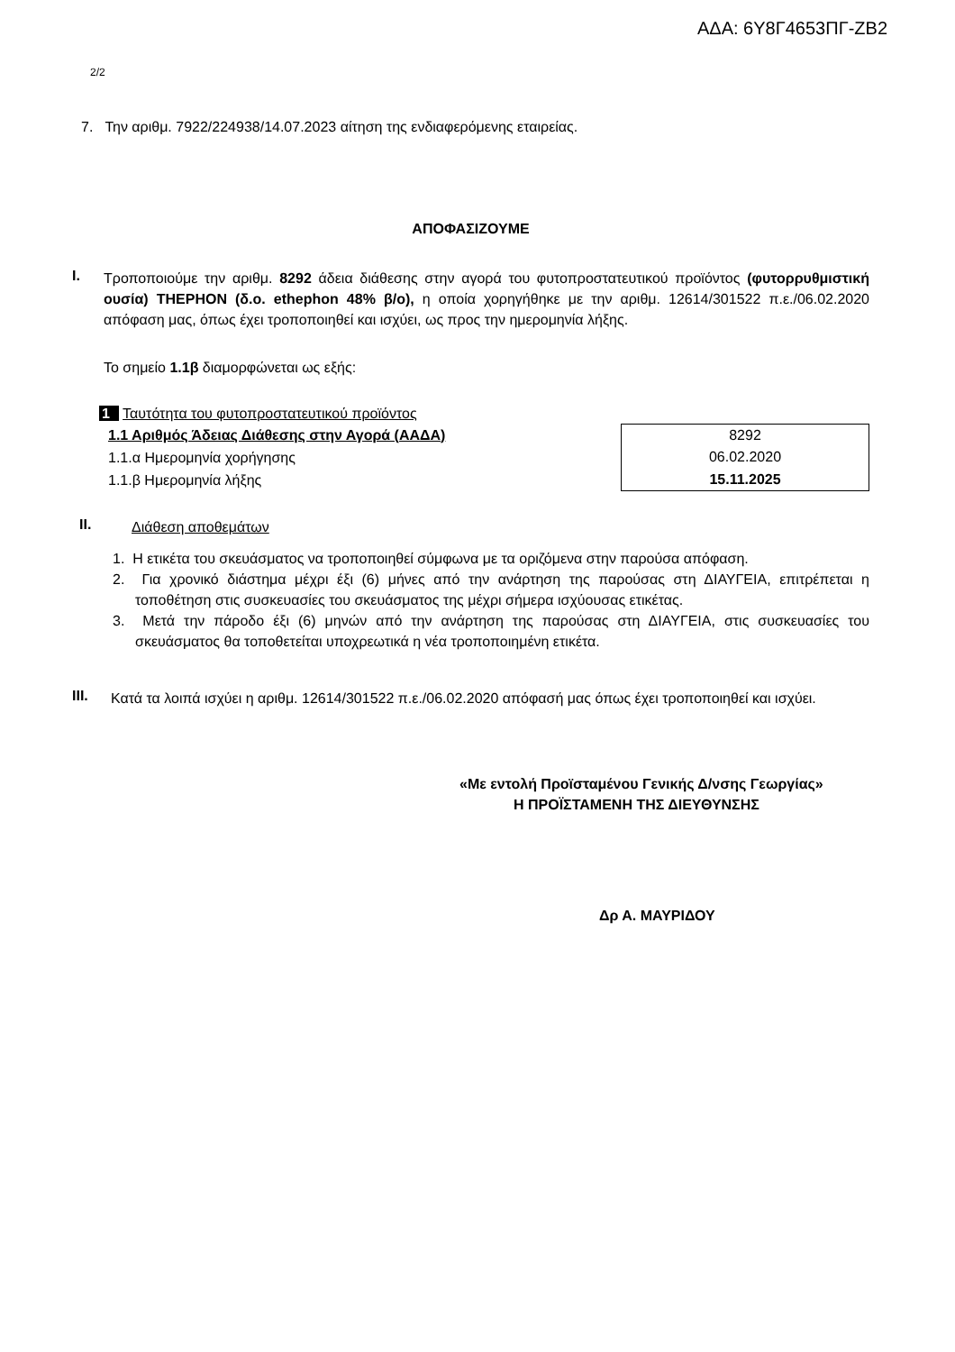ΑΔΑ: 6Υ8Γ4653ΠΓ-ΖΒ2
2/2
7. Την αριθμ. 7922/224938/14.07.2023 αίτηση της ενδιαφερόμενης εταιρείας.
ΑΠΟΦΑΣΙΖΟΥΜΕ
I.
Τροποποιούμε την αριθμ. 8292 άδεια διάθεσης στην αγορά του φυτοπροστατευτικού προϊόντος (φυτορρυθμιστική ουσία) THEPHON (δ.ο. ethephon 48% β/ο), η οποία χορηγήθηκε με την αριθμ. 12614/301522 π.ε./06.02.2020 απόφαση μας, όπως έχει τροποποιηθεί και ισχύει, ως προς την ημερομηνία λήξης.
Το σημείο 1.1β διαμορφώνεται ως εξής:
1 Ταυτότητα του φυτοπροστατευτικού προϊόντος
| 1.1 Αριθμός Άδειας Διάθεσης στην Αγορά (ΑΑΔΑ) |
| 1.1.α Ημερομηνία χορήγησης |
| 1.1.β Ημερομηνία λήξης |
| 8292 |
| 06.02.2020 |
| 15.11.2025 |
II.
Διάθεση αποθεμάτων
1. Η ετικέτα του σκευάσματος να τροποποιηθεί σύμφωνα με τα οριζόμενα στην παρούσα απόφαση.
2. Για χρονικό διάστημα μέχρι έξι (6) μήνες από την ανάρτηση της παρούσας στη ΔΙΑΥΓΕΙΑ, επιτρέπεται η τοποθέτηση στις συσκευασίες του σκευάσματος της μέχρι σήμερα ισχύουσας ετικέτας.
3. Μετά την πάροδο έξι (6) μηνών από την ανάρτηση της παρούσας στη ΔΙΑΥΓΕΙΑ, στις συσκευασίες του σκευάσματος θα τοποθετείται υποχρεωτικά η νέα τροποποιημένη ετικέτα.
III.
Κατά τα λοιπά ισχύει η αριθμ. 12614/301522 π.ε./06.02.2020 απόφασή μας όπως έχει τροποποιηθεί και ισχύει.
«Με εντολή Προϊσταμένου Γενικής Δ/νσης Γεωργίας»
Η ΠΡΟΪΣΤΑΜΕΝΗ ΤΗΣ ΔΙΕΥΘΥΝΣΗΣ
Δρ Α. ΜΑΥΡΙΔΟΥ